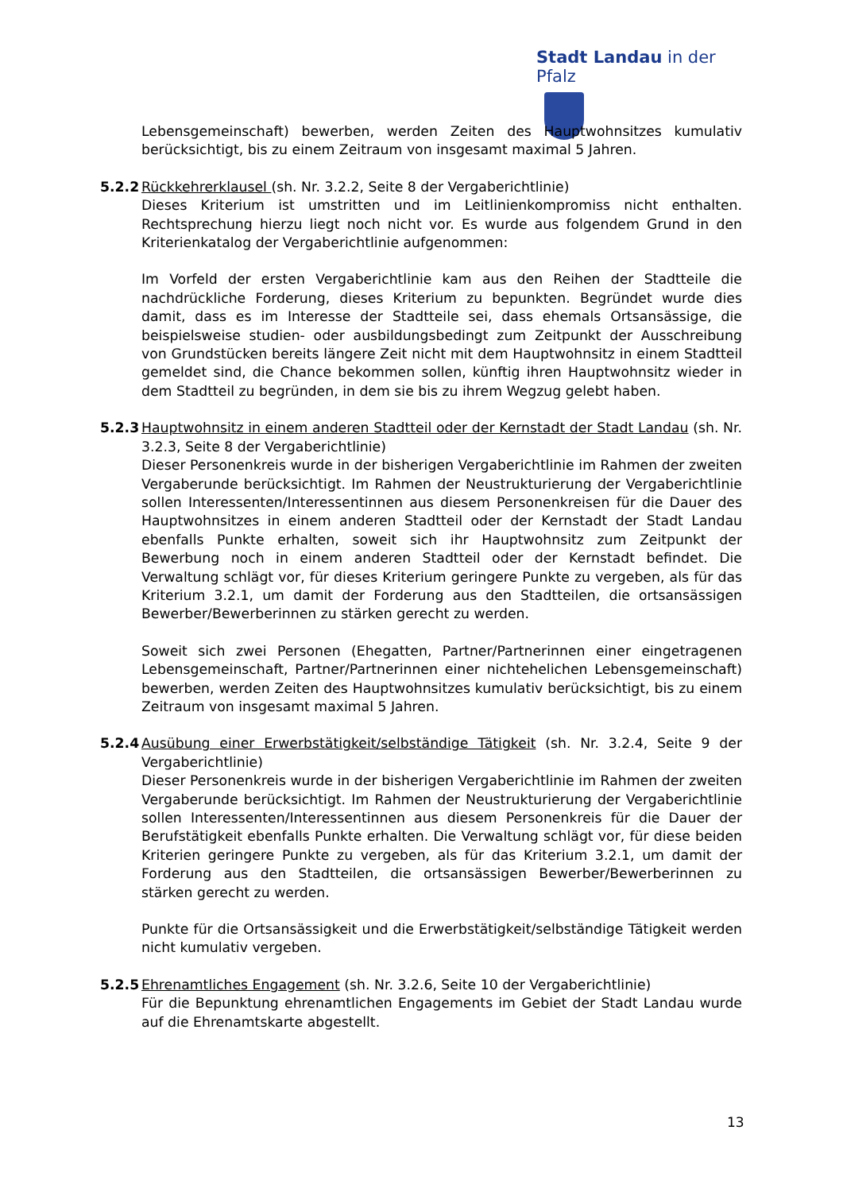Stadt Landau in der Pfalz
Lebensgemeinschaft) bewerben, werden Zeiten des Hauptwohnsitzes kumulativ berücksichtigt, bis zu einem Zeitraum von insgesamt maximal 5 Jahren.
5.2.2 Rückkehrerklausel (sh. Nr. 3.2.2, Seite 8 der Vergaberichtlinie)
Dieses Kriterium ist umstritten und im Leitlinienkompromiss nicht enthalten. Rechtsprechung hierzu liegt noch nicht vor. Es wurde aus folgendem Grund in den Kriterienkatalog der Vergaberichtlinie aufgenommen:
Im Vorfeld der ersten Vergaberichtlinie kam aus den Reihen der Stadtteile die nachdrückliche Forderung, dieses Kriterium zu bepunkten. Begründet wurde dies damit, dass es im Interesse der Stadtteile sei, dass ehemals Ortsansässige, die beispielsweise studien- oder ausbildungsbedingt zum Zeitpunkt der Ausschreibung von Grundstücken bereits längere Zeit nicht mit dem Hauptwohnsitz in einem Stadtteil gemeldet sind, die Chance bekommen sollen, künftig ihren Hauptwohnsitz wieder in dem Stadtteil zu begründen, in dem sie bis zu ihrem Wegzug gelebt haben.
5.2.3 Hauptwohnsitz in einem anderen Stadtteil oder der Kernstadt der Stadt Landau (sh. Nr. 3.2.3, Seite 8 der Vergaberichtlinie)
Dieser Personenkreis wurde in der bisherigen Vergaberichtlinie im Rahmen der zweiten Vergaberunde berücksichtigt. Im Rahmen der Neustrukturierung der Vergaberichtlinie sollen Interessenten/Interessentinnen aus diesem Personenkreisen für die Dauer des Hauptwohnsitzes in einem anderen Stadtteil oder der Kernstadt der Stadt Landau ebenfalls Punkte erhalten, soweit sich ihr Hauptwohnsitz zum Zeitpunkt der Bewerbung noch in einem anderen Stadtteil oder der Kernstadt befindet. Die Verwaltung schlägt vor, für dieses Kriterium geringere Punkte zu vergeben, als für das Kriterium 3.2.1, um damit der Forderung aus den Stadtteilen, die ortsansässigen Bewerber/Bewerberinnen zu stärken gerecht zu werden.
Soweit sich zwei Personen (Ehegatten, Partner/Partnerinnen einer eingetragenen Lebensgemeinschaft, Partner/Partnerinnen einer nichtehelichen Lebensgemeinschaft) bewerben, werden Zeiten des Hauptwohnsitzes kumulativ berücksichtigt, bis zu einem Zeitraum von insgesamt maximal 5 Jahren.
5.2.4 Ausübung einer Erwerbstätigkeit/selbständige Tätigkeit (sh. Nr. 3.2.4, Seite 9 der Vergaberichtlinie)
Dieser Personenkreis wurde in der bisherigen Vergaberichtlinie im Rahmen der zweiten Vergaberunde berücksichtigt. Im Rahmen der Neustrukturierung der Vergaberichtlinie sollen Interessenten/Interessentinnen aus diesem Personenkreis für die Dauer der Berufstätigkeit ebenfalls Punkte erhalten. Die Verwaltung schlägt vor, für diese beiden Kriterien geringere Punkte zu vergeben, als für das Kriterium 3.2.1, um damit der Forderung aus den Stadtteilen, die ortsansässigen Bewerber/Bewerberinnen zu stärken gerecht zu werden.
Punkte für die Ortsansässigkeit und die Erwerbstätigkeit/selbständige Tätigkeit werden nicht kumulativ vergeben.
5.2.5 Ehrenamtliches Engagement (sh. Nr. 3.2.6, Seite 10 der Vergaberichtlinie)
Für die Bepunktung ehrenamtlichen Engagements im Gebiet der Stadt Landau wurde auf die Ehrenamtskarte abgestellt.
13